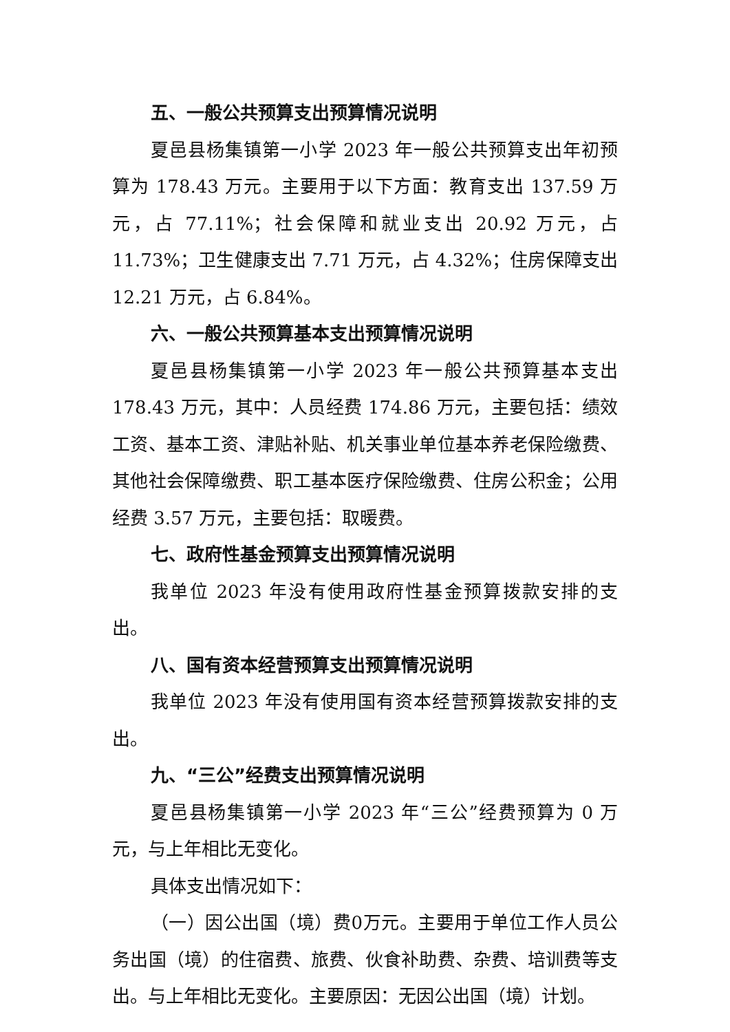五、一般公共预算支出预算情况说明
夏邑县杨集镇第一小学 2023 年一般公共预算支出年初预算为 178.43 万元。主要用于以下方面：教育支出 137.59 万元，占 77.11%；社会保障和就业支出 20.92 万元，占 11.73%；卫生健康支出 7.71 万元，占 4.32%；住房保障支出 12.21 万元，占 6.84%。
六、一般公共预算基本支出预算情况说明
夏邑县杨集镇第一小学 2023 年一般公共预算基本支出 178.43 万元，其中：人员经费 174.86 万元，主要包括：绩效工资、基本工资、津贴补贴、机关事业单位基本养老保险缴费、其他社会保障缴费、职工基本医疗保险缴费、住房公积金；公用经费 3.57 万元，主要包括：取暖费。
七、政府性基金预算支出预算情况说明
我单位 2023 年没有使用政府性基金预算拨款安排的支出。
八、国有资本经营预算支出预算情况说明
我单位 2023 年没有使用国有资本经营预算拨款安排的支出。
九、“三公”经费支出预算情况说明
夏邑县杨集镇第一小学 2023 年“三公”经费预算为 0 万元，与上年相比无变化。
具体支出情况如下：
（一）因公出国（境）费0万元。主要用于单位工作人员公务出国（境）的住宿费、旅费、伙食补助费、杂费、培训费等支出。与上年相比无变化。主要原因：无因公出国（境）计划。